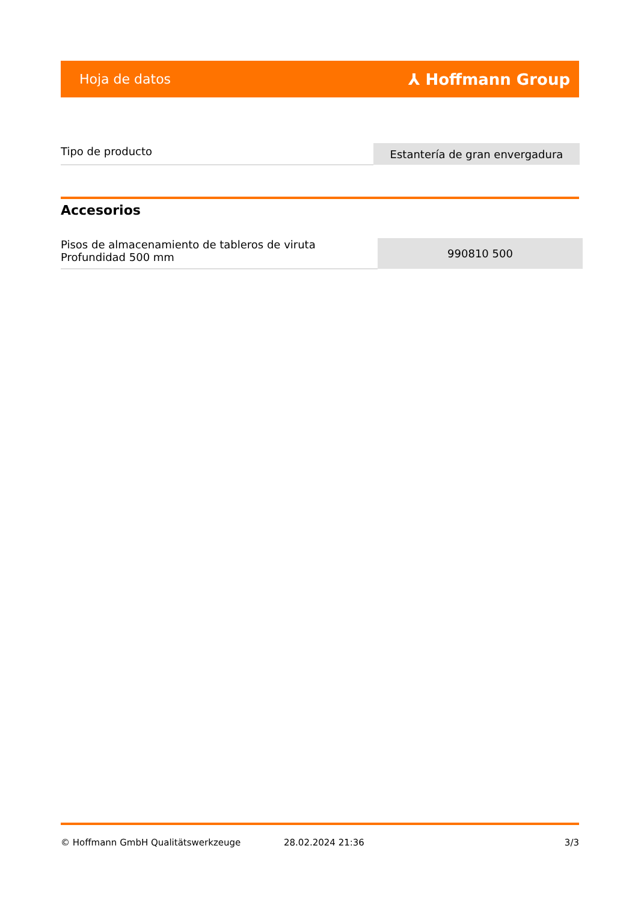Hoja de datos ⅄ Hoffmann Group
| Tipo de producto | Estantería de gran envergadura |
Accesorios
| Pisos de almacenamiento de tableros de viruta Profundidad 500 mm | 990810 500 |
© Hoffmann GmbH Qualitätswerkzeuge 28.02.2024 21:36 3/3